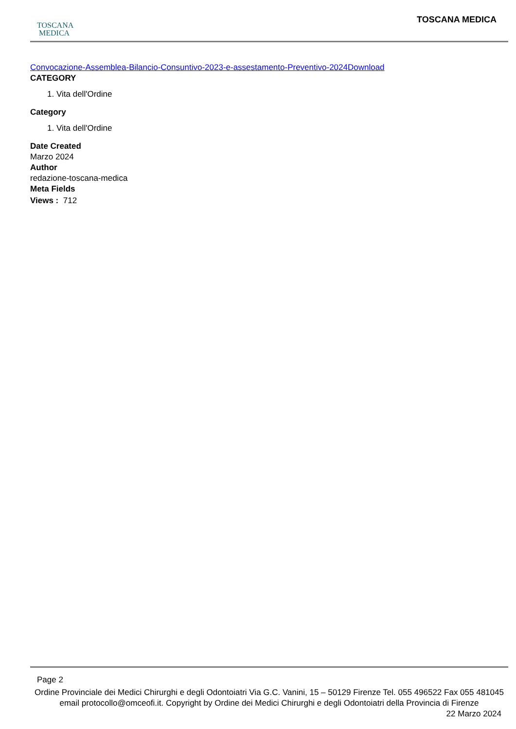TOSCANA
MEDICA
TOSCANA MEDICA
Convocazione-Assemblea-Bilancio-Consuntivo-2023-e-assestamento-Preventivo-2024Download
CATEGORY
1. Vita dell'Ordine
Category
1. Vita dell'Ordine
Date Created
Marzo 2024
Author
redazione-toscana-medica
Meta Fields
Views : 712
Page 2
Ordine Provinciale dei Medici Chirurghi e degli Odontoiatri Via G.C. Vanini, 15 – 50129 Firenze Tel. 055 496522 Fax 055 481045 email protocollo@omceofi.it. Copyright by Ordine dei Medici Chirurghi e degli Odontoiatri della Provincia di Firenze
22 Marzo 2024